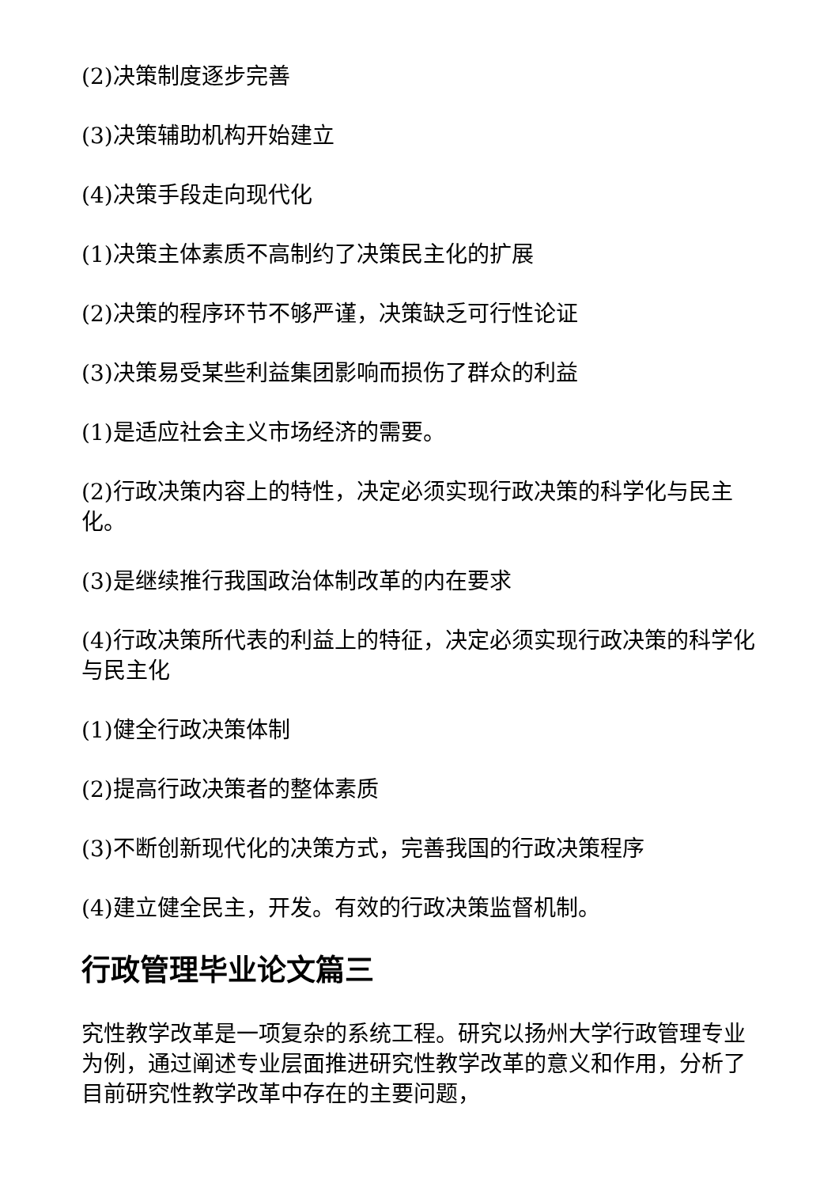(2)决策制度逐步完善
(3)决策辅助机构开始建立
(4)决策手段走向现代化
(1)决策主体素质不高制约了决策民主化的扩展
(2)决策的程序环节不够严谨，决策缺乏可行性论证
(3)决策易受某些利益集团影响而损伤了群众的利益
(1)是适应社会主义市场经济的需要。
(2)行政决策内容上的特性，决定必须实现行政决策的科学化与民主化。
(3)是继续推行我国政治体制改革的内在要求
(4)行政决策所代表的利益上的特征，决定必须实现行政决策的科学化与民主化
(1)健全行政决策体制
(2)提高行政决策者的整体素质
(3)不断创新现代化的决策方式，完善我国的行政决策程序
(4)建立健全民主，开发。有效的行政决策监督机制。
行政管理毕业论文篇三
究性教学改革是一项复杂的系统工程。研究以扬州大学行政管理专业为例，通过阐述专业层面推进研究性教学改革的意义和作用，分析了目前研究性教学改革中存在的主要问题，